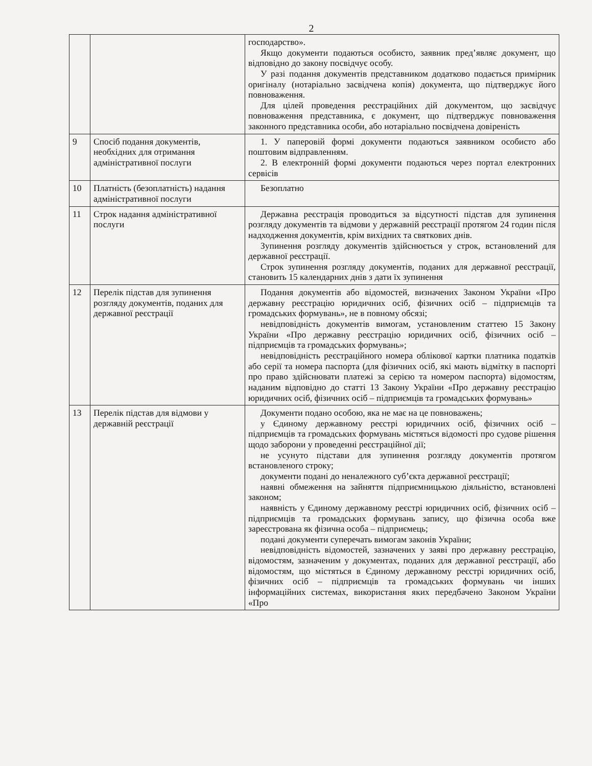2
| | | господарство». Якщо документи подаються особисто, заявник пред’являє документ, що відповідно до закону посвідчує особу. У разі подання документів представником додатково подається примірник оригіналу (нотаріально засвідчена копія) документа, що підтверджує його повноваження. Для цілей проведення реєстраційних дій документом, що засвідчує повноваження представника, є документ, що підтверджує повноваження законного представника особи, або нотаріально посвідчена довіреність |
| 9 | Спосіб подання документів, необхідних для отримання адміністративної послуги | 1. У паперовій формі документи подаються заявником особисто або поштовим відправленням. 2. В електронній формі документи подаються через портал електронних сервісів |
| 10 | Платність (безоплатність) надання адміністративної послуги | Безоплатно |
| 11 | Строк надання адміністративної послуги | Державна реєстрація проводиться за відсутності підстав для зупинення розгляду документів та відмови у державній реєстрації протягом 24 годин після надходження документів, крім вихідних та святкових днів. Зупинення розгляду документів здійснюється у строк, встановлений для державної реєстрації. Строк зупинення розгляду документів, поданих для державної реєстрації, становить 15 календарних днів з дати їх зупинення |
| 12 | Перелік підстав для зупинення розгляду документів, поданих для державної реєстрації | Подання документів або відомостей, визначених Законом України «Про державну реєстрацію юридичних осіб, фізичних осіб – підприємців та громадських формувань», не в повному обсязі; невідповідність документів вимогам, установленим статтею 15 Закону України «Про державну реєстрацію юридичних осіб, фізичних осіб – підприємців та громадських формувань»; невідповідність реєстраційного номера облікової картки платника податків або серії та номера паспорта (для фізичних осіб, які мають відмітку в паспорті про право здійснювати платежі за серією та номером паспорта) відомостям, наданим відповідно до статті 13 Закону України «Про державну реєстрацію юридичних осіб, фізичних осіб – підприємців та громадських формувань» |
| 13 | Перелік підстав для відмови у державній реєстрації | Документи подано особою, яка не має на це повноважень; у Єдиному державному реєстрі юридичних осіб, фізичних осіб – підприємців та громадських формувань містяться відомості про судове рішення щодо заборони у проведенні реєстраційної дії; не усунуто підстави для зупинення розгляду документів протягом встановленого строку; документи подані до неналежного суб’єкта державної реєстрації; наявні обмеження на зайняття підприємницькою діяльністю, встановлені законом; наявність у Єдиному державному реєстрі юридичних осіб, фізичних осіб – підприємців та громадських формувань запису, що фізична особа вже зареєстрована як фізична особа – підприємець; подані документи суперечать вимогам законів України; невідповідність відомостей, зазначених у заяві про державну реєстрацію, відомостям, зазначеним у документах, поданих для державної реєстрації, або відомостям, що містяться в Єдиному державному реєстрі юридичних осіб, фізичних осіб – підприємців та громадських формувань чи інших інформаційних системах, використання яких передбачено Законом України «Про |